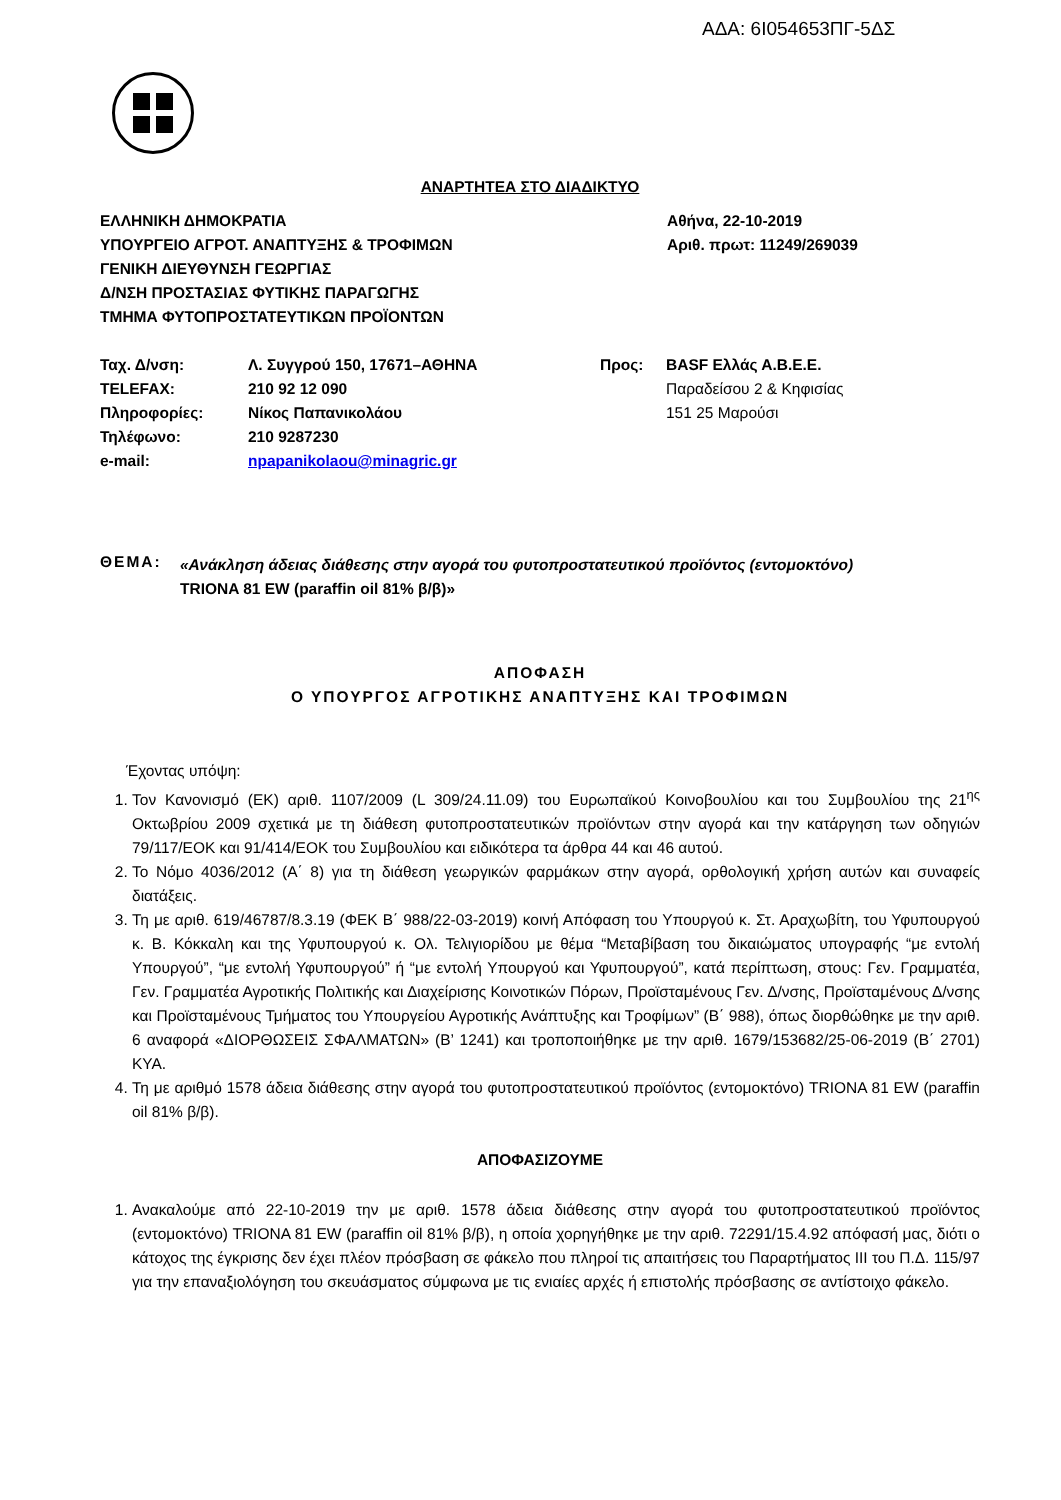ΑΔΑ: 6Ι054653ΠΓ-5ΔΣ
ΑΝΑΡΤΗΤΕΑ ΣΤΟ ΔΙΑΔΙΚΤΥΟ
ΕΛΛΗΝΙΚΗ ΔΗΜΟΚΡΑΤΙΑ
ΥΠΟΥΡΓΕΙΟ ΑΓΡΟΤ. ΑΝΑΠΤΥΞΗΣ & ΤΡΟΦΙΜΩΝ
ΓΕΝΙΚΗ ΔΙΕΥΘΥΝΣΗ ΓΕΩΡΓΙΑΣ
Δ/ΝΣΗ ΠΡΟΣΤΑΣΙΑΣ ΦΥΤΙΚΗΣ ΠΑΡΑΓΩΓΗΣ
ΤΜΗΜΑ ΦΥΤΟΠΡΟΣΤΑΤΕΥΤΙΚΩΝ ΠΡΟΪΟΝΤΩΝ
Αθήνα, 22-10-2019
Αριθ. πρωτ: 11249/269039
Ταχ. Δ/νση:
TELEFAX:
Πληροφορίες:
Τηλέφωνο:
e-mail:
Λ. Συγγρού 150, 17671–ΑΘΗΝΑ
210 92 12 090
Νίκος Παπανικολάου
210 9287230
npapanikolaou@minagric.gr
Προς: BASF Ελλάς Α.Β.Ε.Ε.
Παραδείσου 2 & Κηφισίας
151 25 Μαρούσι
ΘΕΜΑ:
«Ανάκληση άδειας διάθεσης στην αγορά του φυτοπροστατευτικού προϊόντος (εντομοκτόνο)
TRIONA 81 EW (paraffin oil 81% β/β)»
ΑΠΟΦΑΣΗ
Ο ΥΠΟΥΡΓΟΣ ΑΓΡΟΤΙΚΗΣ ΑΝΑΠΤΥΞΗΣ ΚΑΙ ΤΡΟΦΙΜΩΝ
Έχοντας υπόψη:
1. Τον Κανονισμό (ΕΚ) αριθ. 1107/2009 (L 309/24.11.09) του Ευρωπαϊκού Κοινοβουλίου και του Συμβουλίου της 21<sup>ης</sup> Οκτωβρίου 2009 σχετικά με τη διάθεση φυτοπροστατευτικών προϊόντων στην αγορά και την κατάργηση των οδηγιών 79/117/ΕΟΚ και 91/414/ΕΟΚ του Συμβουλίου και ειδικότερα τα άρθρα 44 και 46 αυτού.
2. Το Νόμο 4036/2012 (Α΄ 8) για τη διάθεση γεωργικών φαρμάκων στην αγορά, ορθολογική χρήση αυτών και συναφείς διατάξεις.
3. Τη με αριθ. 619/46787/8.3.19 (ΦΕΚ Β΄ 988/22-03-2019) κοινή Απόφαση του Υπουργού κ. Στ. Αραχωβίτη, του Υφυπουργού κ. Β. Κόκκαλη και της Υφυπουργού κ. Ολ. Τελιγιορίδου με θέμα “Μεταβίβαση του δικαιώματος υπογραφής “με εντολή Υπουργού”, “με εντολή Υφυπουργού” ή “με εντολή Υπουργού και Υφυπουργού”, κατά περίπτωση, στους: Γεν. Γραμματέα, Γεν. Γραμματέα Αγροτικής Πολιτικής και Διαχείρισης Κοινοτικών Πόρων, Προϊσταμένους Γεν. Δ/νσης, Προϊσταμένους Δ/νσης και Προϊσταμένους Τμήματος του Υπουργείου Αγροτικής Ανάπτυξης και Τροφίμων” (Β΄ 988), όπως διορθώθηκε με την αριθ. 6 αναφορά «ΔΙΟΡΘΩΣΕΙΣ ΣΦΑΛΜΑΤΩΝ» (Β’ 1241) και τροποποιήθηκε με την αριθ. 1679/153682/25-06-2019 (Β΄ 2701) ΚΥΑ.
4. Τη με αριθμό 1578 άδεια διάθεσης στην αγορά του φυτοπροστατευτικού προϊόντος (εντομοκτόνο) TRIONA 81 EW (paraffin oil 81% β/β).
ΑΠΟΦΑΣΙΖΟΥΜΕ
1. Ανακαλούμε από 22-10-2019 την με αριθ. 1578 άδεια διάθεσης στην αγορά του φυτοπροστατευτικού προϊόντος (εντομοκτόνο) TRIONA 81 EW (paraffin oil 81% β/β), η οποία χορηγήθηκε με την αριθ. 72291/15.4.92 απόφασή μας, διότι ο κάτοχος της έγκρισης δεν έχει πλέον πρόσβαση σε φάκελο που πληροί τις απαιτήσεις του Παραρτήματος ΙΙΙ του Π.Δ. 115/97 για την επαναξιολόγηση του σκευάσματος σύμφωνα με τις ενιαίες αρχές ή επιστολής πρόσβασης σε αντίστοιχο φάκελο.